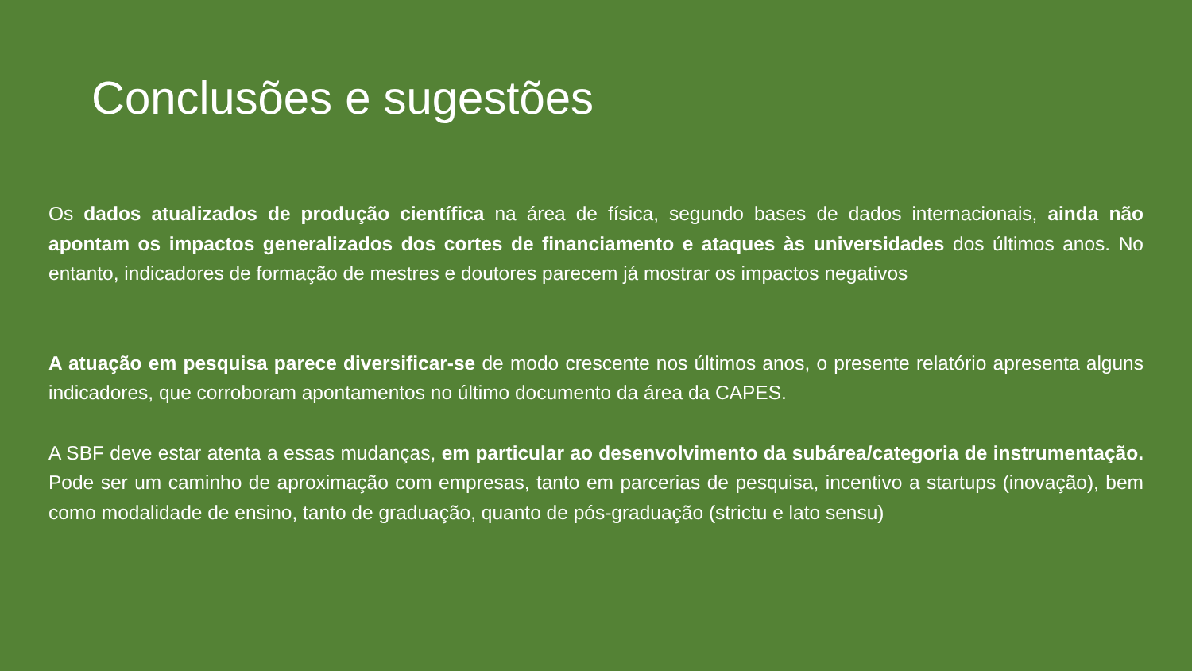Conclusões e sugestões
Os dados atualizados de produção científica na área de física, segundo bases de dados internacionais, ainda não apontam os impactos generalizados dos cortes de financiamento e ataques às universidades dos últimos anos. No entanto, indicadores de formação de mestres e doutores parecem já mostrar os impactos negativos
A atuação em pesquisa parece diversificar-se de modo crescente nos últimos anos, o presente relatório apresenta alguns indicadores, que corroboram apontamentos no último documento da área da CAPES.
A SBF deve estar atenta a essas mudanças, em particular ao desenvolvimento da subárea/categoria de instrumentação. Pode ser um caminho de aproximação com empresas, tanto em parcerias de pesquisa, incentivo a startups (inovação), bem como modalidade de ensino, tanto de graduação, quanto de pós-graduação (strictu e lato sensu)